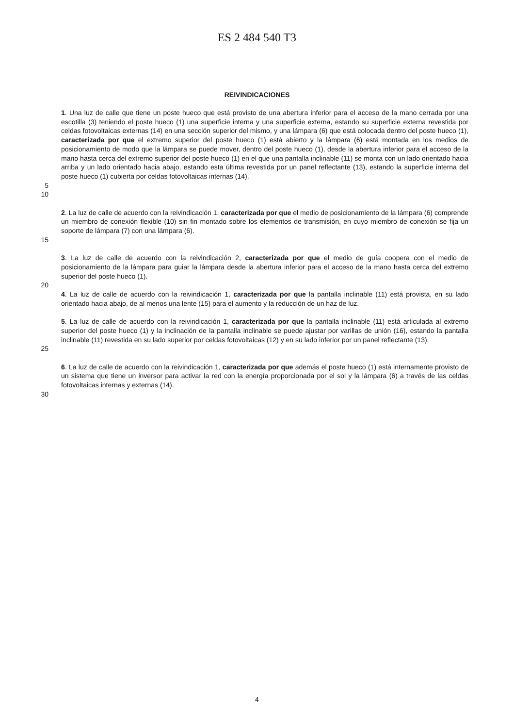ES 2 484 540 T3
REIVINDICACIONES
1. Una luz de calle que tiene un poste hueco que está provisto de una abertura inferior para el acceso de la mano cerrada por una escotilla (3) teniendo el poste hueco (1) una superficie interna y una superficie externa, estando su superficie externa revestida por celdas fotovoltaicas externas (14) en una sección superior del mismo, y una lámpara (6) que está colocada dentro del poste hueco (1), caracterizada por que el extremo superior del poste hueco (1) está abierto y la lámpara (6) está montada en los medios de posicionamiento de modo que la lámpara se puede mover, dentro del poste hueco (1), desde la abertura inferior para el acceso de la mano hasta cerca del extremo superior del poste hueco (1) en el que una pantalla inclinable (11) se monta con un lado orientado hacia arriba y un lado orientado hacia abajo, estando esta última revestida por un panel reflectante (13), estando la superficie interna del poste hueco (1) cubierta por celdas fotovoltaicas internas (14).
5
10
2. La luz de calle de acuerdo con la reivindicación 1, caracterizada por que el medio de posicionamiento de la lámpara (6) comprende un miembro de conexión flexible (10) sin fin montado sobre los elementos de transmisión, en cuyo miembro de conexión se fija un soporte de lámpara (7) con una lámpara (6).
15
3. La luz de calle de acuerdo con la reivindicación 2, caracterizada por que el medio de guía coopera con el medio de posicionamiento de la lámpara para guiar la lámpara desde la abertura inferior para el acceso de la mano hasta cerca del extremo superior del poste hueco (1).
20
4. La luz de calle de acuerdo con la reivindicación 1, caracterizada por que la pantalla inclinable (11) está provista, en su lado orientado hacia abajo, de al menos una lente (15) para el aumento y la reducción de un haz de luz.
5. La luz de calle de acuerdo con la reivindicación 1, caracterizada por que la pantalla inclinable (11) está articulada al extremo superior del poste hueco (1) y la inclinación de la pantalla inclinable se puede ajustar por varillas de unión (16), estando la pantalla inclinable (11) revestida en su lado superior por celdas fotovoltaicas (12) y en su lado inferior por un panel reflectante (13).
25
6. La luz de calle de acuerdo con la reivindicación 1, caracterizada por que además el poste hueco (1) está internamente provisto de un sistema que tiene un inversor para activar la red con la energía proporcionada por el sol y la lámpara (6) a través de las celdas fotovoltaicas internas y externas (14).
30
4